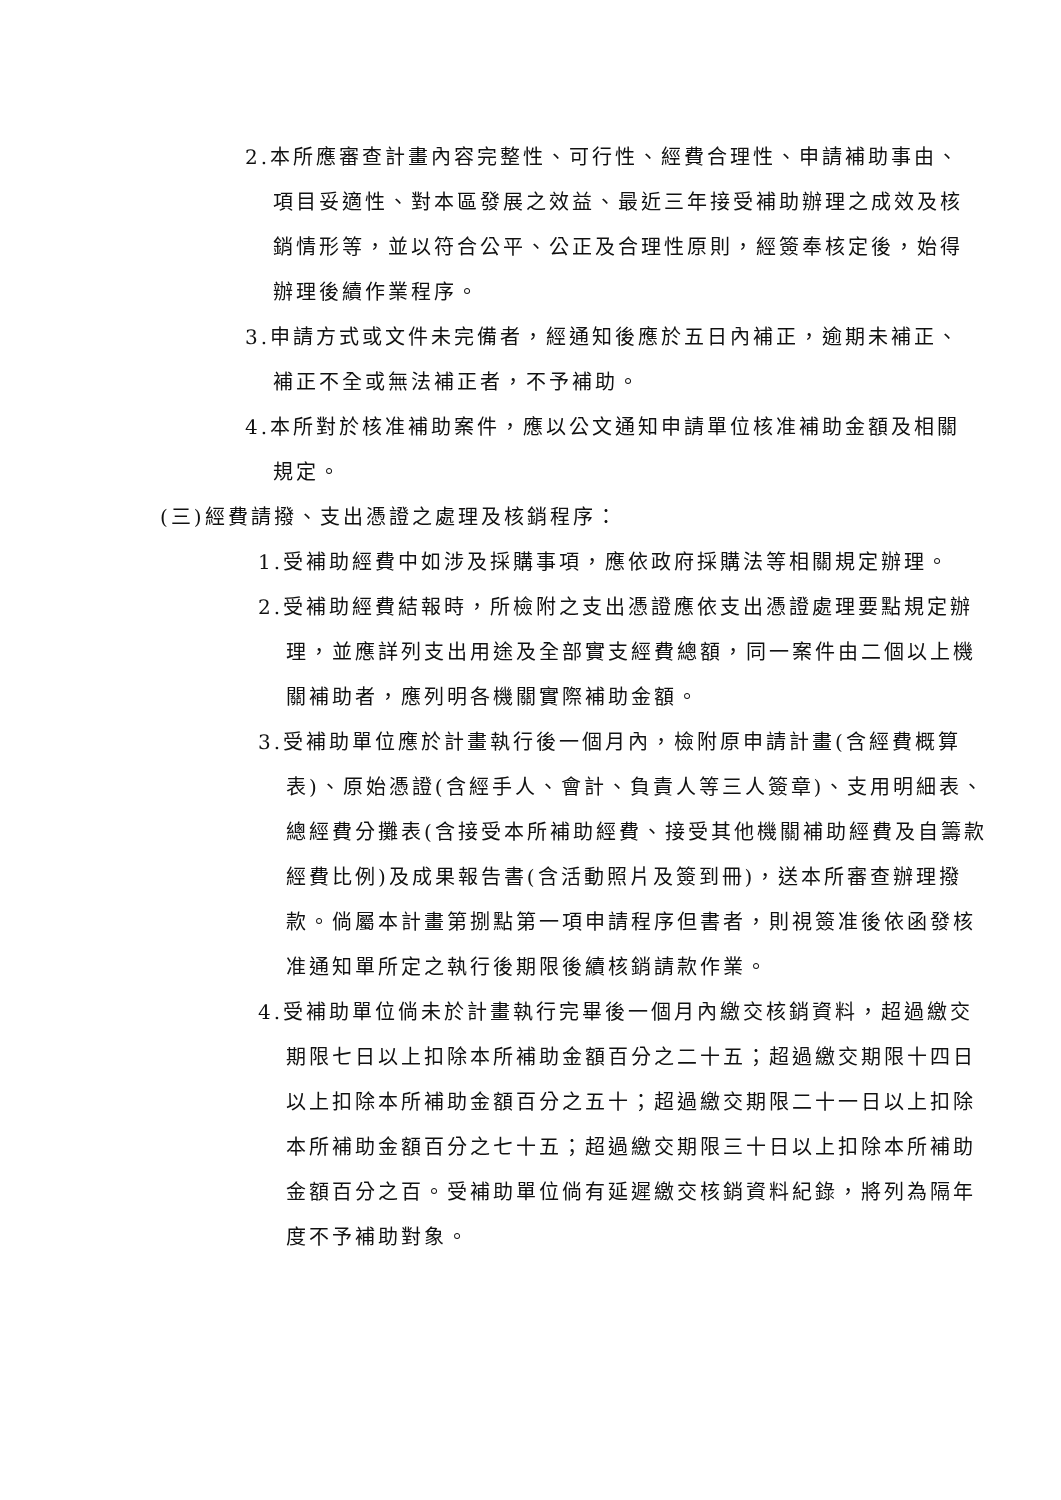2.本所應審查計畫內容完整性、可行性、經費合理性、申請補助事由、項目妥適性、對本區發展之效益、最近三年接受補助辦理之成效及核銷情形等，並以符合公平、公正及合理性原則，經簽奉核定後，始得辦理後續作業程序。
3.申請方式或文件未完備者，經通知後應於五日內補正，逾期未補正、補正不全或無法補正者，不予補助。
4.本所對於核准補助案件，應以公文通知申請單位核准補助金額及相關規定。
(三)經費請撥、支出憑證之處理及核銷程序：
1.受補助經費中如涉及採購事項，應依政府採購法等相關規定辦理。
2.受補助經費結報時，所檢附之支出憑證應依支出憑證處理要點規定辦理，並應詳列支出用途及全部實支經費總額，同一案件由二個以上機關補助者，應列明各機關實際補助金額。
3.受補助單位應於計畫執行後一個月內，檢附原申請計畫(含經費概算表)、原始憑證(含經手人、會計、負責人等三人簽章)、支用明細表、總經費分攤表(含接受本所補助經費、接受其他機關補助經費及自籌款經費比例)及成果報告書(含活動照片及簽到冊)，送本所審查辦理撥款。倘屬本計畫第捌點第一項申請程序但書者，則視簽准後依函發核准通知單所定之執行後期限後續核銷請款作業。
4.受補助單位倘未於計畫執行完畢後一個月內繳交核銷資料，超過繳交期限七日以上扣除本所補助金額百分之二十五；超過繳交期限十四日以上扣除本所補助金額百分之五十；超過繳交期限二十一日以上扣除本所補助金額百分之七十五；超過繳交期限三十日以上扣除本所補助金額百分之百。受補助單位倘有延遲繳交核銷資料紀錄，將列為隔年度不予補助對象。